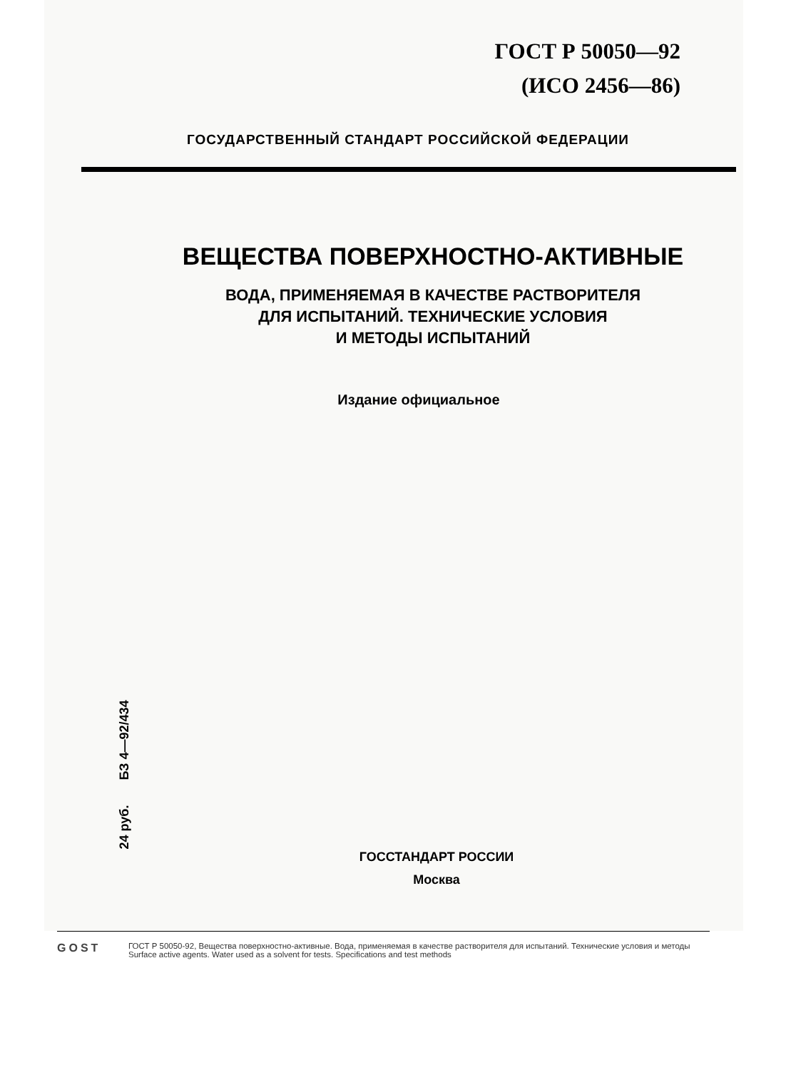ГОСТ Р 50050—92
(ИСО 2456—86)
ГОСУДАРСТВЕННЫЙ СТАНДАРТ РОССИЙСКОЙ ФЕДЕРАЦИИ
ВЕЩЕСТВА ПОВЕРХНОСТНО-АКТИВНЫЕ
ВОДА, ПРИМЕНЯЕМАЯ В КАЧЕСТВЕ РАСТВОРИТЕЛЯ
ДЛЯ ИСПЫТАНИЙ. ТЕХНИЧЕСКИЕ УСЛОВИЯ
И МЕТОДЫ ИСПЫТАНИЙ
Издание официальное
24 руб. БЗ 4—92/434
ГОССТАНДАРТ РОССИИ
Москва
GOST
ГОСТ Р 50050-92, Вещества поверхностно-активные. Вода, применяемая в качестве растворителя для испытаний. Технические условия и методы
Surface active agents. Water used as a solvent for tests. Specifications and test methods